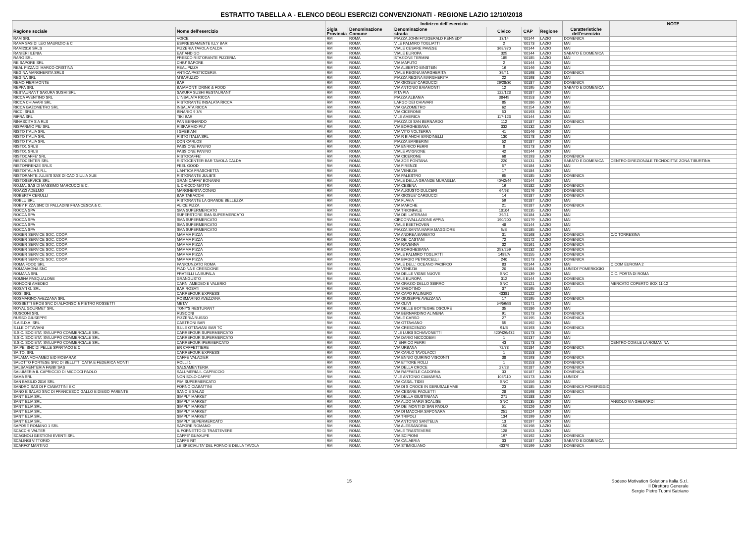ESTRATTO TABELLA A - ELENCO DEGLI ESERCIZI CONVENZIONATI - REGIONE LAZIO 12/10/2018
| | | Indirizzo dell'esercizio | | | | | | | NOTE |
| --- | --- | --- | --- | --- | --- | --- | --- | --- | --- |
| Ragione sociale | Nome dell'esercizio | Sigla Provincia | Denominazione Comune | Denominazione strada | Civico | CAP | Regione | Caratteristiche dell'esercizio | |
| RAM SRL | VOICE | RM | ROMA | PIAZZA JOHN FITZGERALD KENNEDY | 13/14 | '00144 | LAZIO | DOMENICA | |
| RAMA SAS DI LEO MAURIZIO & C | ESPRESSAMENTE ILLY BAR | RM | ROMA | V.LE PALMIRO TOGLIATTI | 2 | '00173 | LAZIO | MAI | |
| RAMI2016 SRLS | PIZZERIA TAVOLA CALDA | RM | ROMA | VIALE CESARE PAVESE | 368/370 | '00144 | LAZIO | MAI | |
| RANIERI ILENIA | EAT AND GO | RM | ROMA | VIALE EUROPA | 325 | '00144 | LAZIO | SABATO E DOMENICA | |
| RARO SRL | FRESCO RISTORANTE PIZZERIA | RM | ROMA | STAZIONE TERMINI | 185 | '00185 | LAZIO | MAI | |
| RE SAPORE SRL | CHIU' SAPORE | RM | ROMA | VIA MAPUTO | 2 | '00144 | LAZIO | MAI | |
| REAL PIZZA DI MARCO CRISTINA | REAL PIZZA | RM | ROMA | VIA ALBERTO EINSTEIN | 16 | '00146 | LAZIO | MAI | |
| REGINA MARGHERITA SRLS | ANTICA PASTICCERIA | RM | ROMA | VIALE REGINA MARGHERITA | 39/41 | '00198 | LAZIO | DOMENICA | |
| REGINA SRL | M'BARUZZO | RM | ROMA | PIAZZA REGINA MARGHERITA | 22 | '00198 | LAZIO | MAI | |
| REMO FIERIMONTE | BAR | RM | ROMA | VIA GIOSUE' CARDUCCI | 26/28/30 | '00187 | LAZIO | DOMENICA | |
| REPPA SRL | BAIAMONTI DRINK & FOOD | RM | ROMA | VIA ANTONIO BAIAMONTI | 12 | '00195 | LAZIO | SABATO E DOMENICA | |
| RESTAURANT SAKURA SUSHI SRL | SAKURA SUSHI RESTAURANT | RM | ROMA | P.TA PIA | 122/123 | '00187 | LAZIO | MAI | |
| RICCA AVENTINO SRL | L'INSALATA RICCA | RM | ROMA | PIAZZA ALBANIA | 38445 | '00153 | LAZIO | MAI | |
| RICCA CHIAVARI SRL | RISTORANTE INSALATA RICCA | RM | ROMA | LARGO DEI CHIAVARI | 85 | '00186 | LAZIO | MAI | |
| RICCA GAZOMETRO SRL | INSALATA RICCA | RM | ROMA | VIA GAZOMETRO | 62 | '00154 | LAZIO | MAI | |
| RICCI SRLS | BINARIO 9 3/4 | RM | ROMA | VIA CICERONE | 53 | '00193 | LAZIO | MAI | |
| RIFRA SRL | TIKI BAR | RM | ROMA | V.LE AMERICA | 117-123 | '00144 | LAZIO | MAI | |
| RINASCITA S A RLS | PAN BERNARDO | RM | ROMA | PIAZZA DI SAN BERNARDO | 112 | '00187 | LAZIO | DOMENICA | |
| RISPARMIO PIU SRL | RISPARMIO PIU' | RM | ROMA | VIA BORGHESIANA | 332 | '00132 | LAZIO | MAI | |
| RISTO ITALIA SRL | I GABBIANI | RM | ROMA | VIA VITO VOLTERRA | 41 | '00146 | LAZIO | MAI | |
| RISTO ITALIA SRL | RISTO ITALIA SRL | RM | ROMA | VIA R BIANCHI BANDINELLI | 130 | '00178 | LAZIO | MAI | |
| RISTO ITALIA SRL | DON CARLOS | RM | ROMA | PIAZZA BARBERINI | 52 | '00187 | LAZIO | MAI | |
| RISTO1 SRLS | PASSIONE PANINO | RM | ROMA | VIA ENRICO FERRI | 8 | '00173 | LAZIO | MAI | |
| RISTO1 SRLS | PASSIONE PANINO | RM | ROMA | VIALE AVIGNONE | 42 | '00144 | LAZIO | MAI | |
| RISTOCAFFE' SRL | RISTOCAFFE' | RM | ROMA | VIA CICERONE | 68 | '00193 | LAZIO | DOMENICA | |
| RISTOCENTER SRL | RISTOCENTER BAR TAVOLA CALDA | RM | ROMA | VIA ZOE FONTANA | 220 | '00131 | LAZIO | SABATO E DOMENICA | CENTRO DIREZIONALE TECNOCITTA' ZONA TIBURTINA |
| RISTOFIRENZE SRLS | FEEL GOOD | RM | ROMA | VIA FIRENZE | 57 | '00184 | LAZIO | MAI | |
| RISTOITALIA S.R.L. | L'ANTICA FRASCHETTA | RM | ROMA | VIA VENEZIA | 17 | '00184 | LAZIO | MAI | |
| RISTORANTE JULIE'S SAS DI CAO GIULIA XUE | RISTORANTE JULIE'S | RM | ROMA | VIA PALESTRO | 65 | '00185 | LAZIO | DOMENICA | |
| RISTOSERVICE SRL | GRAN CAFFE' BONANNI | RM | ROMA | VIALE DELLA GRANDE MURAGLIA | 40/42/44 | '00144 | LAZIO | MAI | |
| RO.MA. SAS DI MASSIMO MARCUCCI E C. | IL CHICCO MATTO | RM | ROMA | VIA CESENA | 16 | '00182 | LAZIO | DOMENICA | |
| ROAZZI ADELMO | MARGHERITA CONAD | RM | ROMA | VIA AUGUSTO DULCERI | 64/68 | '00176 | LAZIO | DOMENICA | |
| ROBERTA CERULLI | BAR TABACCHI | RM | ROMA | VIA GIOSUE' CARDUCCI | 14 | '00187 | LAZIO | DOMENICA | |
| ROBLU SRL | RISTORANTE LA GRANDE BELLEZZA | RM | ROMA | VIA FLAVIA | 59 | '00187 | LAZIO | MAI | |
| ROBY PIZZA SNC DI PALLADINI FRANCESCA & C. | ALICE PIZZA | RM | ROMA | VIA MARCHE | 21 | '00187 | LAZIO | DOMENICA | |
| ROCCA SPA | SMA SUPERMERCATO | RM | ROMA | VIA TRIONFALE | 10104 | '00135 | LAZIO | MAI | |
| ROCCA SPA | SUPERSTORE SMA SUPERMERCATO | RM | ROMA | VIA DEI LATERANI | 39/41 | '00184 | LAZIO | MAI | |
| ROCCA SPA | SMA SUPERMERCATO | RM | ROMA | CIRCONVALLAZIONE APPIA | 190/200 | '00179 | LAZIO | MAI | |
| ROCCA SPA | SMA SUPERMERCATO | RM | ROMA | VIALE BEETHOVEN | 48 | '00144 | LAZIO | MAI | |
| ROCCA SPA | SMA SUPERMERCATO | RM | ROMA | PIAZZA SANTA MARIA MAGGIORE | 5/B | '00185 | LAZIO | MAI | |
| ROGER SERVICE SOC. COOP. | MAMMA PIZZA | RM | ROMA | VIA ANDREA BARBATO | 31 | '00168 | LAZIO | DOMENICA | C/C TORRESINA |
| ROGER SERVICE SOC. COOP. | MAMMA PIZZA | RM | ROMA | VIA DEI CASTANI | 72 | '00172 | LAZIO | DOMENICA | |
| ROGER SERVICE SOC. COOP. | MAMMA PIZZA | RM | ROMA | VIA RAVENNA | 32 | '00161 | LAZIO | DOMENICA | |
| ROGER SERVICE SOC. COOP. | MAMMA PIZZA | RM | ROMA | VIA BORGHESIANA | 253/259 | '00132 | LAZIO | DOMENICA | |
| ROGER SERVICE SOC. COOP. | MAMMA PIZZA | RM | ROMA | VIALE PALMIRO TOGLIATTI | 1489/A | '00155 | LAZIO | DOMENICA | |
| ROGER SERVICE SOC. COOP. | MAMMA PIZZA | RM | ROMA | VIA BIAGIO PETROCELLI | 240 | '00173 | LAZIO | DOMENICA | |
| ROMA FOOD SRL | PANICUNZATO ROMA | RM | ROMA | VIALE DELL' OCEANO PACIFICO | 83 | '00144 | LAZIO | MAI | C.COM EUROMA 2 |
| ROMAMAGNA SNC | PIADINA E CRESCIONE | RM | ROMA | VIA VENEZIA | 20 | '00184 | LAZIO | LUNEDI' POMERIGGIO | |
| ROMANA SRL | FRATELLI LA BUFALA | RM | ROMA | VIA DELLE VIGNE NUOVE | SNC | '00139 | LAZIO | MAI | C.C. PORTA DI ROMA |
| ROMINA PASQUALONE | GRANGUSTO | RM | ROMA | VIALE EUROPA | 312 | '00144 | LAZIO | DOMENICA | |
| RONCONI AMEDEO | CARNI AMEDEO E VALERIO | RM | ROMA | VIA ORAZIO DELLO SBIRRO | SNC | '00121 | LAZIO | DOMENICA | MERCATO COPERTO BOX 11-12 |
| ROSATI G. SRL | BAR ROSATI | RM | ROMA | VIA SABOTINO | 37 | '00195 | LAZIO | MAI | |
| ROSI SRL | CARREFOUR EXPRESS | RM | ROMA | VIA CAPO PALINURO | 43381 | '00122 | LAZIO | MAI | |
| ROSMARINO AVEZZANA SRL | ROSMARINO AVEZZANA | RM | ROMA | VIA GIUSEPPE AVEZZANA | 17 | '00195 | LAZIO | DOMENICA | |
| ROSSETTI BROS SNC DI ALFONSO & PIETRO ROSSETTI | META' | RM | ROMA | VIA OLIVI | 54/56/58 | '00171 | LAZIO | MAI | |
| ROYAL GOURMET SRL | TONY'S RESTURANT | RM | ROMA | VIA DELLE BOTTEGHE OSCURE | 35 | '00186 | LAZIO | MAI | |
| RUSCONI SRL | RUSCONI | RM | ROMA | VIA BERNARDINO ALIMENA | 91 | '00173 | LAZIO | DOMENICA | |
| RUSSO GIUSEPPE | PIZZERIA RUSSO | RM | ROMA | VIALE CARSO | 27 | '00195 | LAZIO | DOMENICA | |
| S.A.E.D.A. SRL | CASTRONI BAR | RM | ROMA | VIA OTTAVIANO | 55 | '00192 | LAZIO | MAI | |
| S.LLE OTTAVIANI | S.LLE OTTAVIANI BAR TC | RM | ROMA | VIA CRESCENZIO | 91/B | '00193 | LAZIO | DOMENICA | |
| S.S.C. SOCIETA' SVILUPPO COMMERCIALE SRL | CARREFOUR SUPERMERCATO | RM | ROMA | V.LE LUIGI SCHIAVONETTI | 420/426/432 | '00173 | LAZIO | MAI | |
| S.S.C. SOCIETA' SVILUPPO COMMERCIALE SRL | CARREFOUR SUPERMERCATO | RM | ROMA | VIA DARIO NICCODEMI | 1 | '00137 | LAZIO | MAI | |
| S.S.C. SOCIETA' SVILUPPO COMMERCIALE SRL | CARREFOUR IPERMERCATO | RM | ROMA | V. ENRICO FERRI | 43 | '00173 | LAZIO | MAI | CENTRO COM.LE LA ROMANINA |
| SA.PE. SNC DI PELLE SPARTACO E C. | ER CAFFETTIERE | RM | ROMA | VIA URBANA | 72/73 | '00184 | LAZIO | DOMENICA | |
| SA.TO. SRL | CARREFOUR EXPRESS | RM | ROMA | VIA CARLO TAVOLACCI | 1 | '00153 | LAZIO | MAI | |
| SALAMA MOHAMED EID MOBARAK | CAFFE VALADIER | RM | ROMA | VIA ENNIO QUIRINO VISCONTI | 38 | '00193 | LAZIO | DOMENICA | |
| SALOTTO PORTESE SNC DI BELLITTI CATIA E FEDERICA MONTI | ROLLI 1 | RM | ROMA | VIA ETTORE ROLLI | 1 | '00153 | LAZIO | DOMENICA | |
| SALSAMENTERIA FABBI SAS | SALSAMENTERIA | RM | ROMA | VIA DELLA CROCE | 27/28 | '00187 | LAZIO | DOMENICA | |
| SALUMERIA IL CAPRICCIO DI MICOCCI PAOLO | SALUMERIA IL CAPRICCIO | RM | ROMA | VIA RAFFAELE CADORNA | 33 | '00187 | LAZIO | DOMENICA | |
| SAMA SRL | NON SOLO CAFFE' | RM | ROMA | V.LE ANTONIO CIAMARRA | 108/110 | '00173 | LAZIO | LUNEDI' | |
| SAN BASILIO 2016 SRL | PIM SUPERMERCATO | RM | ROMA | VIA CASAL TIDEI | SNC | '00156 | LAZIO | MAI | |
| SANDRO SAS DI F CIABATTINI E C | FORNO CIABATTINI | RM | ROMA | VIA DI S CROCE IN GERUSALEMME | 23 | '00185 | LAZIO | DOMENICA POMERIGGIO | |
| SANO E SALAD SNC DI FRANCESCO GALLO E DIEGO PARENTE | SANO E SALAD | RM | ROMA | VIA CESARE PAOLETTI | 28 | '00198 | LAZIO | DOMENICA | |
| SANT' ELIA SRL | SIMPLY MARKET | RM | ROMA | VIA DELLA GIUSTINIANA | 271 | '00188 | LAZIO | MAI | |
| SANT' ELIA SRL | SIMPLY MARKET | RM | ROMA | VIA ALDO MARIA SCALISE | SNC | '00135 | LAZIO | MAI | ANGOLO VIA GHERARDI |
| SANT' ELIA SRL | SIMPLY MARKET | RM | ROMA | VIA DEI MONTI DI SAN PAOLO | 51 | '00126 | LAZIO | MAI | |
| SANT' ELIA SRL | SIMPLY MARKET | RM | ROMA | VIA DI MACCHIA SAPONARA | 251 | '00124 | LAZIO | MAI | |
| SANT' ELIA SRL | SIMPLY MARKET | RM | ROMA | VIA TRIPOLI | 134 | '00199 | LAZIO | MAI | |
| SANT' ELIA SRL | SIMPLY SUPERMERCATO | RM | ROMA | VIA ANTONIO SANT'ELIA | 13 | '00197 | LAZIO | MAI | |
| SAPORE ROMANO 1 SRL | SAPORE ROMANO | RM | ROMA | VIA ALESSANDRIA | 150 | '00198 | LAZIO | MAI | |
| SCACCHI VALTER | IL FORNETTO DI TRASTEVERE | RM | ROMA | VIALE TRASTEVERE | 128 | '00153 | LAZIO | MAI | |
| SCAGNOLI GESTIONI EVENTI SRL | CAFFE' GUAXUPE | RM | ROMA | VIA SCIPIONI | 197 | '00192 | LAZIO | DOMENICA | |
| SCALINGI VITTORIO | CAFFE RIT | RM | ROMA | VIA CALABRIA | 33 | '00187 | LAZIO | SABATO E DOMENICA | |
| SCARFO' MARTINO | LE SPECIALITA' DEL FORNO E DELLA TAVOLA | RM | ROMA | VIA STIMIGLIANO | 43379 | '00199 | LAZIO | DOMENICA | |
15 Sodexo Motivation Solutions Italia S.r.l.
Il Direttore Generale
Sergio Pietro Tuomi Satriano